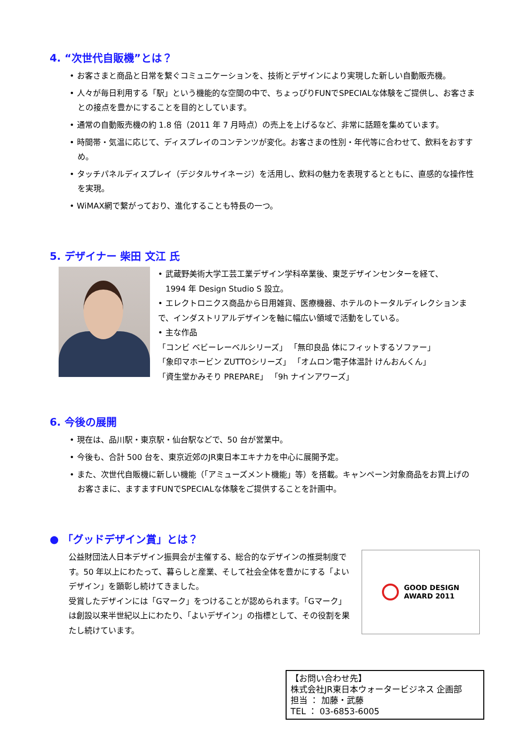4. “次世代自販機”とは？
• お客さまと商品と日常を繋ぐコミュニケーションを、技術とデザインにより実現した新しい自動販売機。
• 人々が毎日利用する「駅」という機能的な空間の中で、ちょっぴりFUNでSPECIALな体験をご提供し、お客さまとの接点を豊かにすることを目的としています。
• 通常の自動販売機の約 1.8 倍（2011 年 7 月時点）の売上を上げるなど、非常に話題を集めています。
• 時間帯・気温に応じて、ディスプレイのコンテンツが変化。お客さまの性別・年代等に合わせて、飲料をおすすめ。
• タッチパネルディスプレイ（デジタルサイネージ）を活用し、飲料の魅力を表現するとともに、直感的な操作性を実現。
• WiMAX網で繋がっており、進化することも特長の一つ。
5. デザイナー 柴田 文江 氏
• 武蔵野美術大学工芸工業デザイン学科卒業後、東芝デザインセンターを経て、
1994 年 Design Studio S 設立。
• エレクトロニクス商品から日用雑貨、医療機器、ホテルのトータルディレクションまで、インダストリアルデザインを軸に幅広い領域で活動をしている。
• 主な作品
「コンビ ベビーレーベルシリーズ」 「無印良品 体にフィットするソファー」
「象印マホービン ZUTTOシリーズ」 「オムロン電子体温計 けんおんくん」
「資生堂かみそり PREPARE」 「9h ナインアワーズ」
6. 今後の展開
• 現在は、品川駅・東京駅・仙台駅などで、50 台が営業中。
• 今後も、合計 500 台を、東京近郊のJR東日本エキナカを中心に展開予定。
• また、次世代自販機に新しい機能（「アミューズメント機能」等）を搭載。キャンペーン対象商品をお買上げのお客さまに、ますますFUNでSPECIALな体験をご提供することを計画中。
● 「グッドデザイン賞」とは？
公益財団法人日本デザイン振興会が主催する、総合的なデザインの推奨制度です。50 年以上にわたって、暮らしと産業、そして社会全体を豊かにする「よいデザイン」を顕彰し続けてきました。
受賞したデザインには「Gマーク」をつけることが認められます。「Gマーク」は創設以来半世紀以上にわたり、「よいデザイン」の指標として、その役割を果たし続けています。
GOOD DESIGN
AWARD 2011
【お問い合わせ先】
株式会社JR東日本ウォータービジネス 企画部
担当 ： 加藤・武藤
TEL ： 03-6853-6005